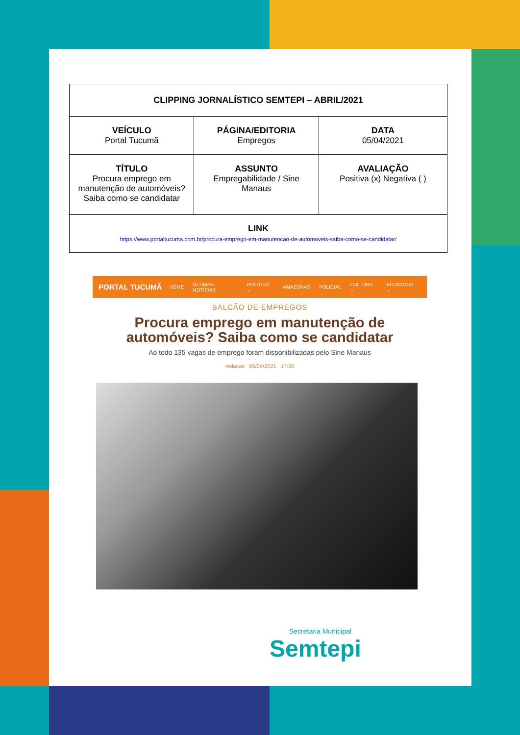| CLIPPING JORNALÍSTICO SEMTEPI – ABRIL/2021 | | |
| VEÍCULO Portal Tucumã | PÁGINA/EDITORIA Empregos | DATA 05/04/2021 |
| TÍTULO Procura emprego em manutenção de automóveis? Saiba como se candidatar | ASSUNTO Empregabilidade / Sine Manaus | AVALIAÇÃO Positiva (x) Negativa ( ) |
| LINK https://www.portaltucuma.com.br/procura-emprego-em-manutencao-de-automoveis-saiba-como-se-candidatar/ | | |
PORTAL TUCUMÃ
HOME ÚLTIMAS NOTÍCIAS POLÍTICA ⌄ AMAZONAS POLICIAL CULTURA ⌄ ECONOMIA ⌄
BALCÃO DE EMPREGOS
Procura emprego em manutenção de automóveis? Saiba como se candidatar
Ao todo 135 vagas de emprego foram disponibilizadas pelo Sine Manaus
redacao 05/04/2021 17:36
Secretaria Municipal
Semtepi